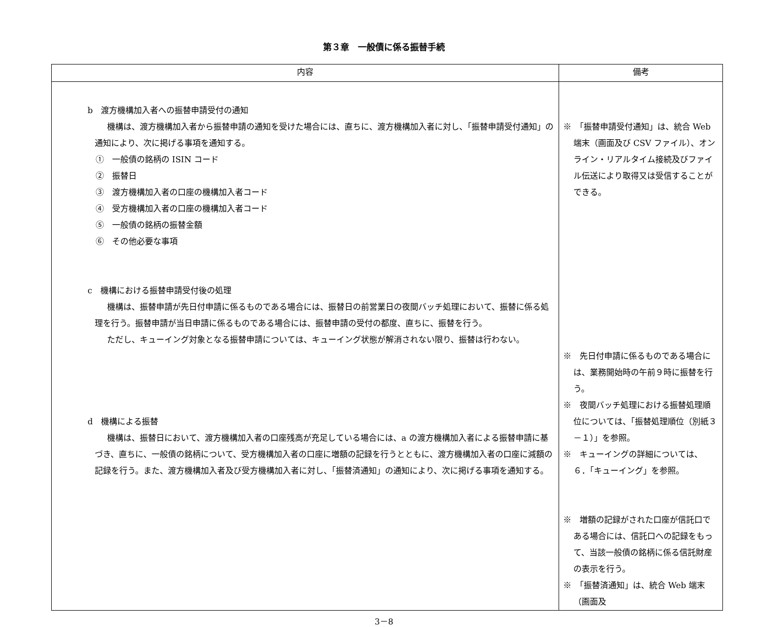第３章　一般債に係る振替手続
| 内容 | 備考 |
| --- | --- |
| b 渡方機構加入者への振替申請受付の通知 機構は、渡方機構加入者から振替申請の通知を受けた場合には、直ちに、渡方機構加入者に対し、「振替申請受付通知」の通知により、次に掲げる事項を通知する。 ① 一般債の銘柄の ISIN コード ② 振替日 ③ 渡方機構加入者の口座の機構加入者コード ④ 受方機構加入者の口座の機構加入者コード ⑤ 一般債の銘柄の振替金額 ⑥ その他必要な事項 c 機構における振替申請受付後の処理 機構は、振替申請が先日付申請に係るものである場合には、振替日の前営業日の夜間バッチ処理において、振替に係る処理を行う。振替申請が当日申請に係るものである場合には、振替申請の受付の都度、直ちに、振替を行う。 ただし、キューイング対象となる振替申請については、キューイング状態が解消されない限り、振替は行わない。 d 機構による振替 機構は、振替日において、渡方機構加入者の口座残高が充足している場合には、a の渡方機構加入者による振替申請に基づき、直ちに、一般債の銘柄について、受方機構加入者の口座に増額の記録を行うとともに、渡方機構加入者の口座に減額の記録を行う。また、渡方機構加入者及び受方機構加入者に対し、「振替済通知」の通知により、次に掲げる事項を通知する。 | ※ 「振替申請受付通知」は、統合 Web 端末（画面及び CSV ファイル）、オンライン・リアルタイム接続及びファイル伝送により取得又は受信することができる。 ※ 先日付申請に係るものである場合には、業務開始時の午前９時に振替を行う。 ※ 夜間バッチ処理における振替処理順位については、「振替処理順位（別紙３－１）」を参照。 ※ キューイングの詳細については、６．「キューイング」を参照。 ※ 増額の記録がされた口座が信託口である場合には、信託口への記録をもって、当該一般債の銘柄に係る信託財産の表示を行う。 ※ 「振替済通知」は、統合 Web 端末（画面及 |
3－8